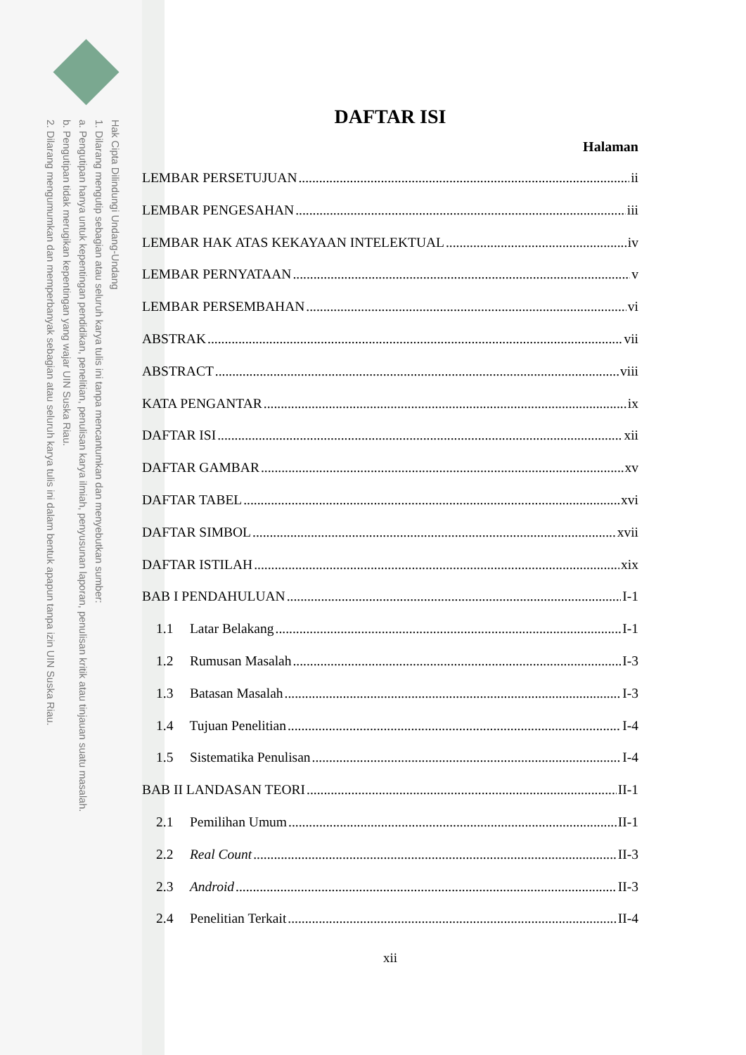Hak Cipta Dilindungi Undang-Undang
1. Dilarang mengutip sebagian atau seluruh karya tulis ini tanpa mencantumkan dan menyebutkan sumber:
a. Pengutipan hanya untuk kepentingan pendidikan, penelitian, penulisan karya ilmiah, penyusunan laporan, penulisan kritik atau tinjauan suatu masalah.
b. Pengutipan tidak merugikan kepentingan yang wajar UIN Suska Riau.
2. Dilarang mengumumkan dan memperbanyak sebagian atau seluruh karya tulis ini dalam bentuk apapun tanpa izin UIN Suska Riau.
DAFTAR ISI
Halaman
LEMBAR PERSETUJUAN ii
LEMBAR PENGESAHAN iii
LEMBAR HAK ATAS KEKAYAAN INTELEKTUAL iv
LEMBAR PERNYATAAN v
LEMBAR PERSEMBAHAN vi
ABSTRAK vii
ABSTRACT viii
KATA PENGANTAR ix
DAFTAR ISI xii
DAFTAR GAMBAR xv
DAFTAR TABEL xvi
DAFTAR SIMBOL xvii
DAFTAR ISTILAH xix
BAB I PENDAHULUAN I-1
1.1 Latar Belakang I-1
1.2 Rumusan Masalah I-3
1.3 Batasan Masalah I-3
1.4 Tujuan Penelitian I-4
1.5 Sistematika Penulisan I-4
BAB II LANDASAN TEORI II-1
2.1 Pemilihan Umum II-1
2.2 Real Count II-3
2.3 Android II-3
2.4 Penelitian Terkait II-4
xii